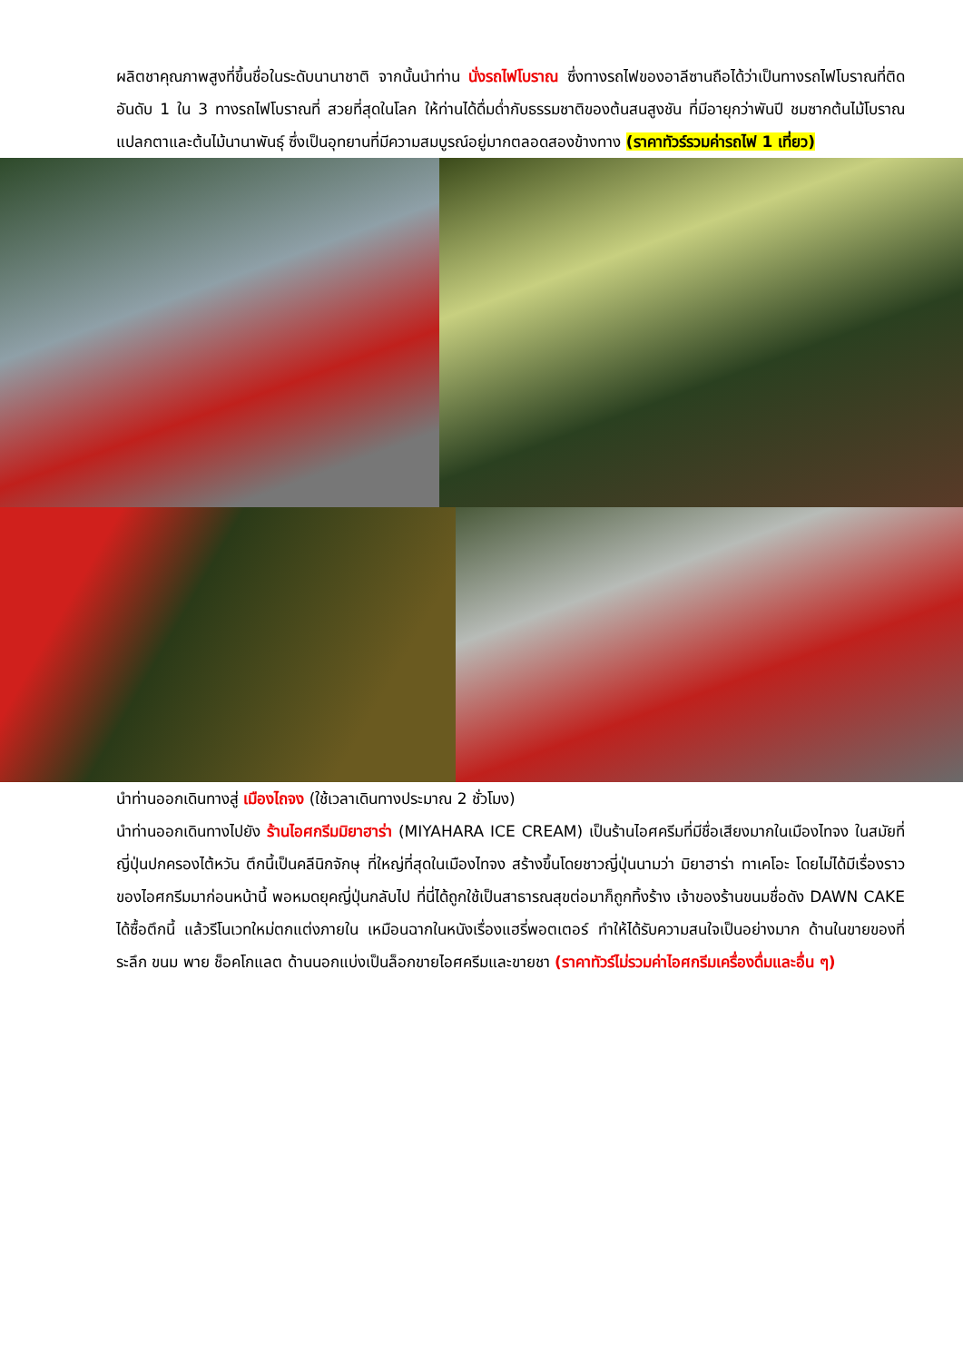ผลิตชาคุณภาพสูงที่ขึ้นชื่อในระดับนานาชาติ จากนั้นนำท่าน นั่งรถไฟโบราณ ซึ่งทางรถไฟของอาลีซานถือได้ว่าเป็นทางรถไฟโบราณที่ติดอันดับ 1 ใน 3 ทางรถไฟโบราณที่ สวยที่สุดในโลก ให้ท่านได้ดื่มด่ำกับธรรมชาติของต้นสนสูงชัน ที่มีอายุกว่าพันปี ชมซากต้นไม้โบราณแปลกตาและต้นไม้นานาพันธุ์ ซึ่งเป็นอุทยานที่มีความสมบูรณ์อยู่มากตลอดสองข้างทาง (ราคาทัวร์รวมค่ารถไฟ 1 เที่ยว)
นำท่านออกเดินทางสู่ เมืองไถจง (ใช้เวลาเดินทางประมาณ 2 ชั่วโมง)
นำท่านออกเดินทางไปยัง ร้านไอศกรีมมิยาฮาร่า (MIYAHARA ICE CREAM) เป็นร้านไอศครีมที่มีชื่อเสียงมากในเมืองไทจง ในสมัยที่ญี่ปุ่นปกครองไต้หวัน ตึกนี้เป็นคลีนิกจักษุ ที่ใหญ่ที่สุดในเมืองไทจง สร้างขึ้นโดยชาวญี่ปุ่นนามว่า มิยาฮาร่า ทาเคโอะ โดยไม่ได้มีเรื่องราวของไอศกรีมมาก่อนหน้านี้ พอหมดยุคญี่ปุ่นกลับไป ที่นี่ได้ถูกใช้เป็นสาธารณสุขต่อมาก็ถูกทิ้งร้าง เจ้าของร้านขนมชื่อดัง DAWN CAKE ได้ซื้อตึกนี้ แล้วรีโนเวทใหม่ตกแต่งภายใน เหมือนฉากในหนังเรื่องแฮรี่พอตเตอร์ ทำให้ได้รับความสนใจเป็นอย่างมาก ด้านในขายของที่ระลึก ขนม พาย ช็อคโกแลต ด้านนอกแบ่งเป็นล็อกขายไอศครีมและขายชา (ราคาทัวร์ไม่รวมค่าไอศกรีมเครื่องดื่มและอื่น ๆ)